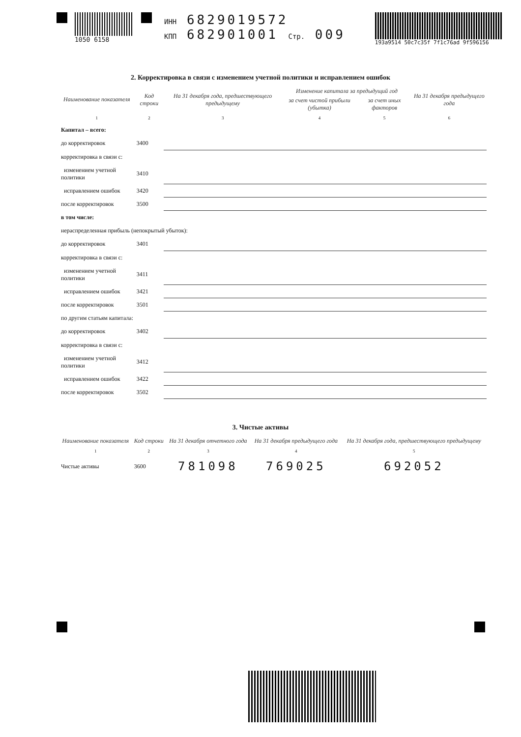1050 6158 ИНН 6829019572
КПП 682901001 Стр. 009
193a9514 50c7c35f 7f1c76ad 9f596156
2. Корректировка в связи с изменением учетной политики и исправлением ошибок
| Наименование показателя | Код строки | На 31 декабря года, предшествующего предыдущему | Изменение капитала за предыдущий год | | На 31 декабря предыдущего года |
| --- | --- | --- | --- | --- | --- |
| | | | за счет чистой прибыли (убытка) | за счет иных факторов | |
| 1 | 2 | 3 | 4 | 5 | 6 |
| Капитал – всего: | | | | | |
| до корректировок | 3400 | | | | |
| корректировка в связи с: | | | | | |
| изменением учетной политики | 3410 | | | | |
| исправлением ошибок | 3420 | | | | |
| после корректировок | 3500 | | | | |
| в том числе: | | | | | |
| нераспределенная прибыль (непокрытый убыток): | | | | | |
| до корректировок | 3401 | | | | |
| корректировка в связи с: | | | | | |
| изменением учетной политики | 3411 | | | | |
| исправлением ошибок | 3421 | | | | |
| после корректировок | 3501 | | | | |
| по другим статьям капитала: | | | | | |
| до корректировок | 3402 | | | | |
| корректировка в связи с: | | | | | |
| изменением учетной политики | 3412 | | | | |
| исправлением ошибок | 3422 | | | | |
| после корректировок | 3502 | | | | |
3. Чистые активы
| Наименование показателя | Код строки | На 31 декабря отчетного года | На 31 декабря предыдущего года | На 31 декабря года, предшествующего предыдущему |
| --- | --- | --- | --- | --- |
| 1 | 2 | 3 | 4 | 5 |
| Чистые активы | 3600 | 781098 | 769025 | 692052 |